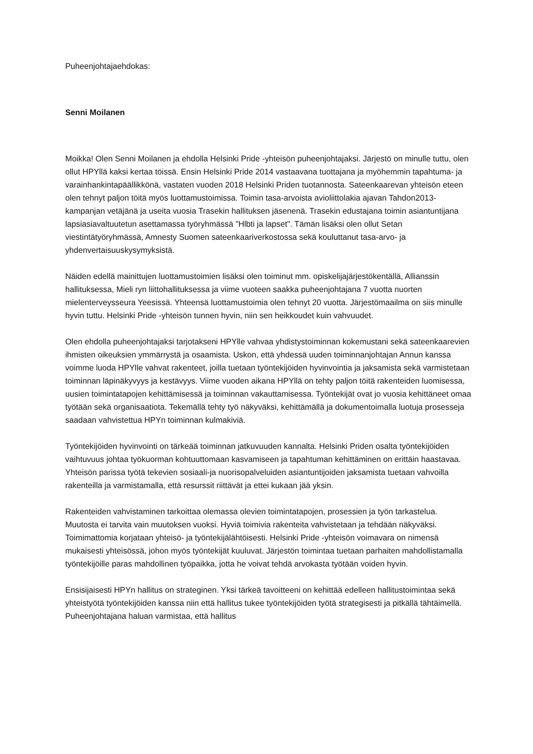Puheenjohtajaehdokas:
Senni Moilanen
Moikka! Olen Senni Moilanen ja ehdolla Helsinki Pride -yhteisön puheenjohtajaksi. Järjestö on minulle tuttu, olen ollut HPYllä kaksi kertaa töissä. Ensin Helsinki Pride 2014 vastaavana tuottajana ja myöhemmin tapahtuma- ja varainhankintapäällikkönä, vastaten vuoden 2018 Helsinki Priden tuotannosta. Sateenkaarevan yhteisön eteen olen tehnyt paljon töitä myös luottamustoimissa. Toimin tasa-arvoista avioliittolakia ajavan Tahdon2013-kampanjan vetäjänä ja useita vuosia Trasekin hallituksen jäsenenä. Trasekin edustajana toimin asiantuntijana lapsiasiavaltuutetun asettamassa työryhmässä "Hlbti ja lapset". Tämän lisäksi olen ollut Setan viestintätyöryhmässä, Amnesty Suomen sateenkaariverkostossa sekä kouluttanut tasa-arvo- ja yhdenvertaisuuskysymyksistä.
Näiden edellä mainittujen luottamustoimien lisäksi olen toiminut mm. opiskelijajärjestökentällä, Allianssin hallituksessa, Mieli ryn liittohallituksessa ja viime vuoteen saakka puheenjohtajana 7 vuotta nuorten mielenterveysseura Yeesissä. Yhteensä luottamustoimia olen tehnyt 20 vuotta. Järjestömaailma on siis minulle hyvin tuttu. Helsinki Pride -yhteisön tunnen hyvin, niin sen heikkoudet kuin vahvuudet.
Olen ehdolla puheenjohtajaksi tarjotakseni HPYlle vahvaa yhdistystoiminnan kokemustani sekä sateenkaarevien ihmisten oikeuksien ymmärrystä ja osaamista. Uskon, että yhdessä uuden toiminnanjohtajan Annun kanssa voimme luoda HPYlle vahvat rakenteet, joilla tuetaan työntekijöiden hyvinvointia ja jaksamista sekä varmistetaan toiminnan läpinäkyvyys ja kestävyys. Viime vuoden aikana HPYllä on tehty paljon töitä rakenteiden luomisessa, uusien toimintatapojen kehittämisessä ja toiminnan vakauttamisessa. Työntekijät ovat jo vuosia kehittäneet omaa työtään sekä organisaatiota. Tekemällä tehty työ näkyväksi, kehittämällä ja dokumentoimalla luotuja prosesseja saadaan vahvistettua HPYn toiminnan kulmakiviä.
Työntekijöiden hyvinvointi on tärkeää toiminnan jatkuvuuden kannalta. Helsinki Priden osalta työntekijöiden vaihtuvuus johtaa työkuorman kohtuuttomaan kasvamiseen ja tapahtuman kehittäminen on erittäin haastavaa. Yhteisön parissa työtä tekevien sosiaali-ja nuorisopalveluiden asiantuntijoiden jaksamista tuetaan vahvoilla rakenteilla ja varmistamalla, että resurssit riittävät ja ettei kukaan jää yksin.
Rakenteiden vahvistaminen tarkoittaa olemassa olevien toimintatapojen, prosessien ja työn tarkastelua. Muutosta ei tarvita vain muutoksen vuoksi. Hyviä toimivia rakenteita vahvistetaan ja tehdään näkyväksi. Toimimattomia korjataan yhteisö- ja työntekijälähtöisesti. Helsinki Pride -yhteisön voimavara on nimensä mukaisesti yhteisössä, johon myös työntekijät kuuluvat. Järjestön toimintaa tuetaan parhaiten mahdollistamalla työntekijöille paras mahdollinen työpaikka, jotta he voivat tehdä arvokasta työtään voiden hyvin.
Ensisijaisesti HPYn hallitus on strateginen. Yksi tärkeä tavoitteeni on kehittää edelleen hallitustoimintaa sekä yhteistyötä työntekijöiden kanssa niin että hallitus tukee työntekijöiden työtä strategisesti ja pitkällä tähtäimellä. Puheenjohtajana haluan varmistaa, että hallitus